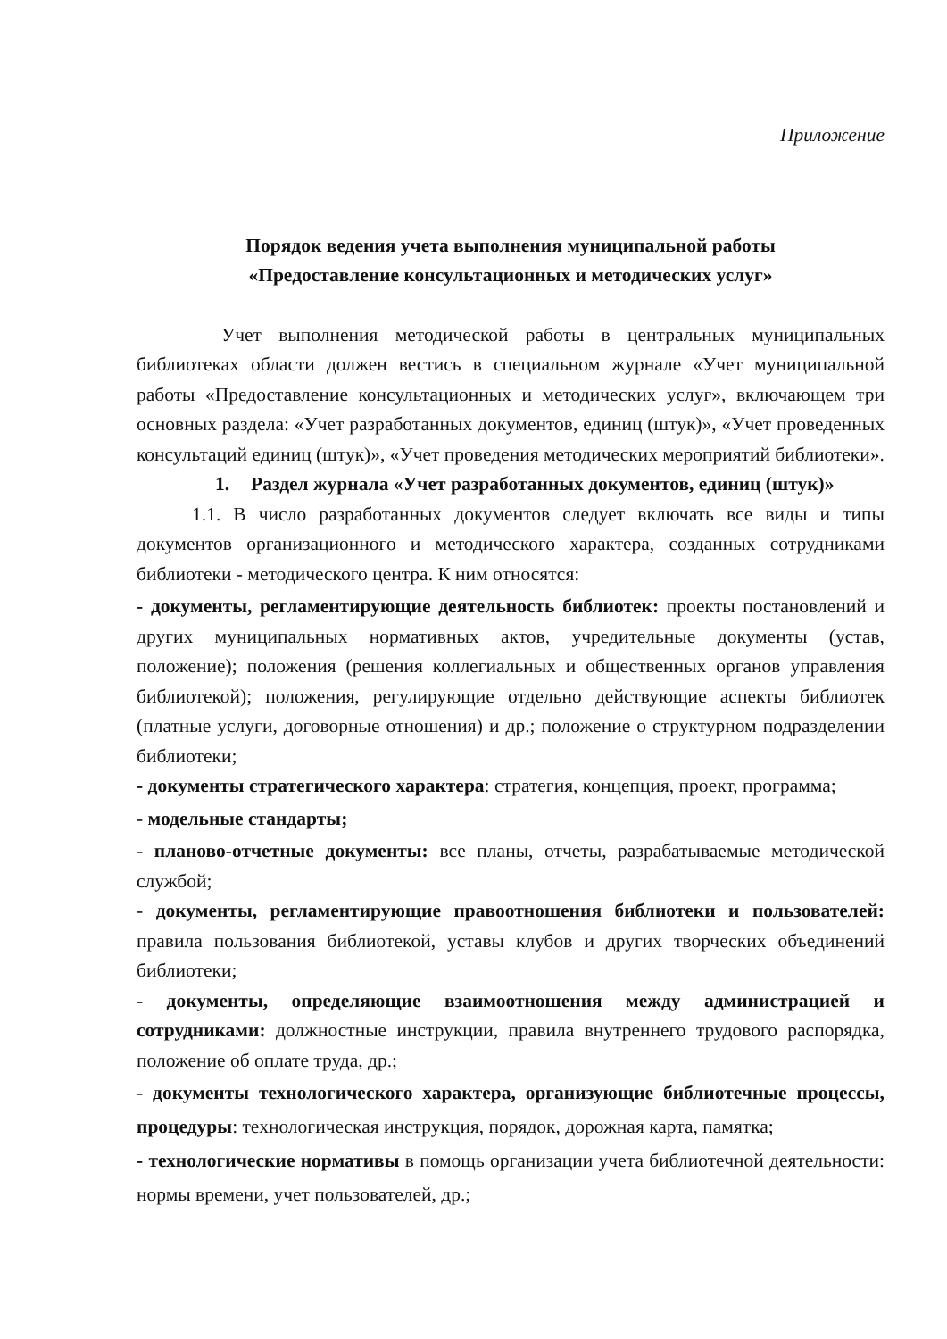Приложение
Порядок ведения учета выполнения муниципальной работы
«Предоставление консультационных и методических услуг»
Учет выполнения методической работы в центральных муниципальных библиотеках области должен вестись в специальном журнале «Учет муниципальной работы «Предоставление консультационных и методических услуг», включающем три основных раздела: «Учет разработанных документов, единиц (штук)», «Учет проведенных консультаций единиц (штук)», «Учет проведения методических мероприятий библиотеки».
1. Раздел журнала «Учет разработанных документов, единиц (штук)»
1.1. В число разработанных документов следует включать все виды и типы документов организационного и методического характера, созданных сотрудниками библиотеки - методического центра. К ним относятся:
- документы, регламентирующие деятельность библиотек: проекты постановлений и других муниципальных нормативных актов, учредительные документы (устав, положение); положения (решения коллегиальных и общественных органов управления библиотекой); положения, регулирующие отдельно действующие аспекты библиотек (платные услуги, договорные отношения) и др.; положение о структурном подразделении библиотеки;
- документы стратегического характера: стратегия, концепция, проект, программа;
- модельные стандарты;
- планово-отчетные документы: все планы, отчеты, разрабатываемые методической службой;
- документы, регламентирующие правоотношения библиотеки и пользователей: правила пользования библиотекой, уставы клубов и других творческих объединений библиотеки;
- документы, определяющие взаимоотношения между администрацией и сотрудниками: должностные инструкции, правила внутреннего трудового распорядка, положение об оплате труда, др.;
- документы технологического характера, организующие библиотечные процессы, процедуры: технологическая инструкция, порядок, дорожная карта, памятка;
- технологические нормативы в помощь организации учета библиотечной деятельности: нормы времени, учет пользователей, др.;